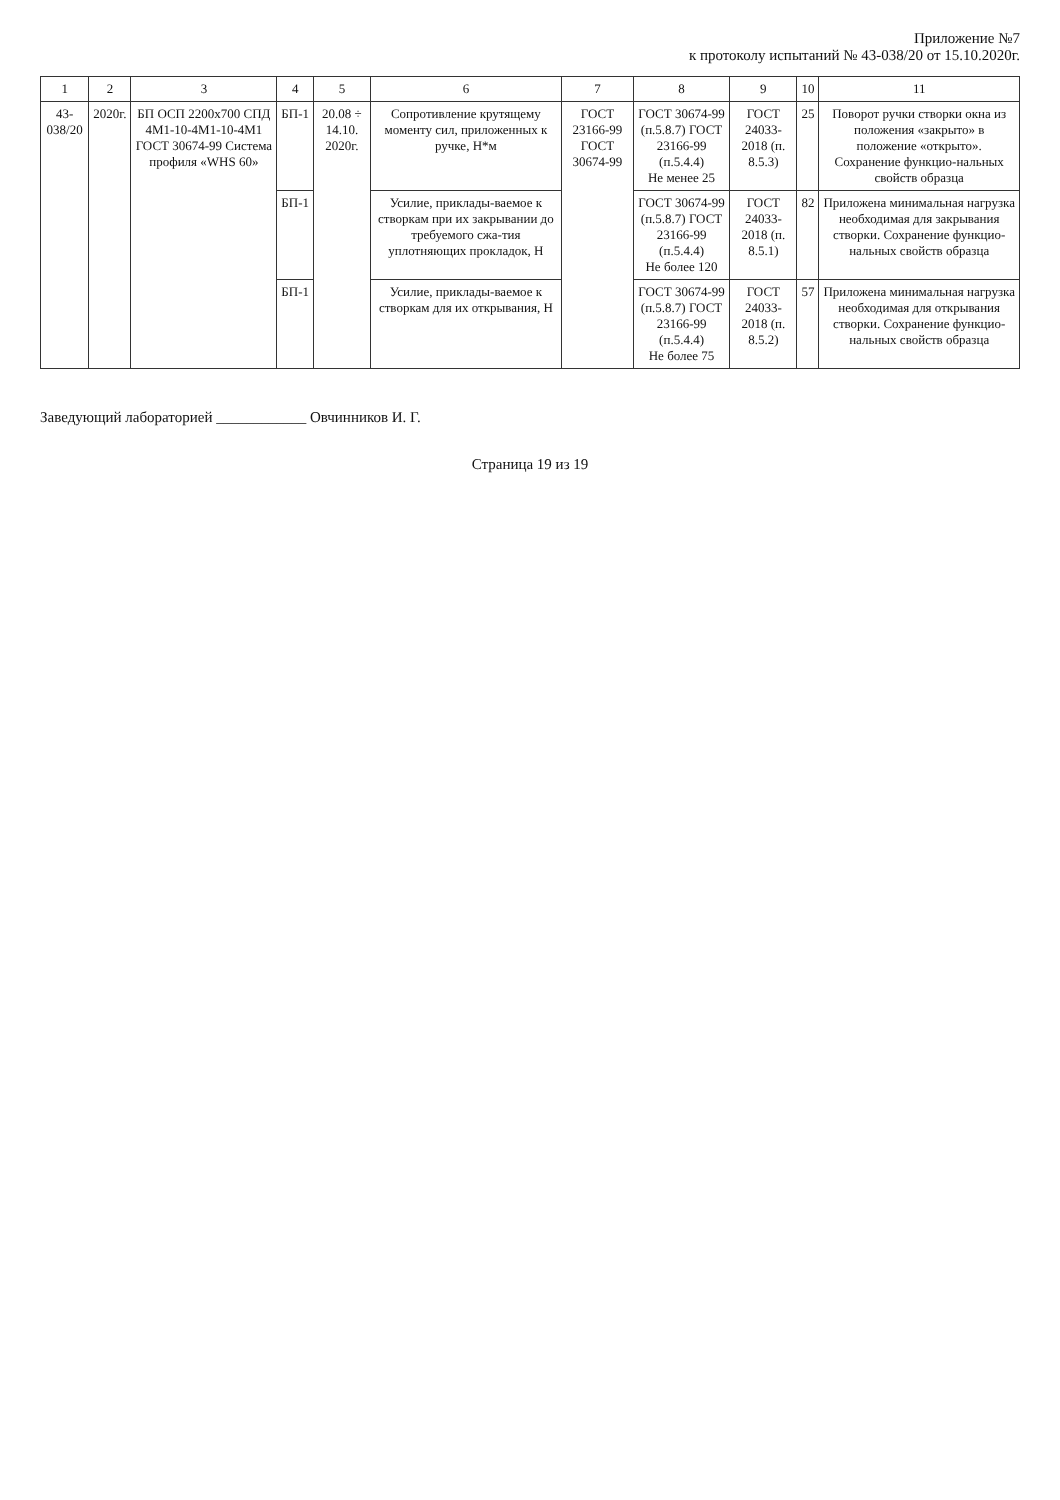Приложение №7
к протоколу испытаний № 43-038/20 от 15.10.2020г.
| 1 | 2 | 3 | 4 | 5 | 6 | 7 | 8 | 9 | 10 | 11 |
| --- | --- | --- | --- | --- | --- | --- | --- | --- | --- | --- |
| 43-038/20 | 2020г. | БП ОСП 2200х700 СПД 4М1-10-4М1-10-4М1 ГОСТ 30674-99 Система профиля «WHS 60» | БП-1 | 20.08 ÷ 14.10. 2020г. | Сопротивление крутящему моменту сил, приложенных к ручке, Н*м | ГОСТ 23166-99 ГОСТ 30674-99 | ГОСТ 30674-99 (п.5.8.7) ГОСТ 23166-99 (п.5.4.4) Не менее 25 | ГОСТ 24033-2018 (п. 8.5.3) | 25 | Поворот ручки створки окна из положения «закрыто» в положение «открыто». Сохранение функцио-нальных свойств образца |
| | | | БП-1 | | Усилие, приклады-ваемое к створкам при их закрывании до требуемого сжа-тия уплотняющих прокладок, Н | | ГОСТ 30674-99 (п.5.8.7) ГОСТ 23166-99 (п.5.4.4) Не более 120 | ГОСТ 24033-2018 (п. 8.5.1) | 82 | Приложена минимальная нагрузка необходимая для закрывания створки. Сохранение функцио-нальных свойств образца |
| | | | БП-1 | | Усилие, приклады-ваемое к створкам для их открывания, Н | | ГОСТ 30674-99 (п.5.8.7) ГОСТ 23166-99 (п.5.4.4) Не более 75 | ГОСТ 24033-2018 (п. 8.5.2) | 57 | Приложена минимальная нагрузка необходимая для открывания створки. Сохранение функцио-нальных свойств образца |
Заведующий лабораторией ____________ Овчинников И. Г.
Страница 19 из 19